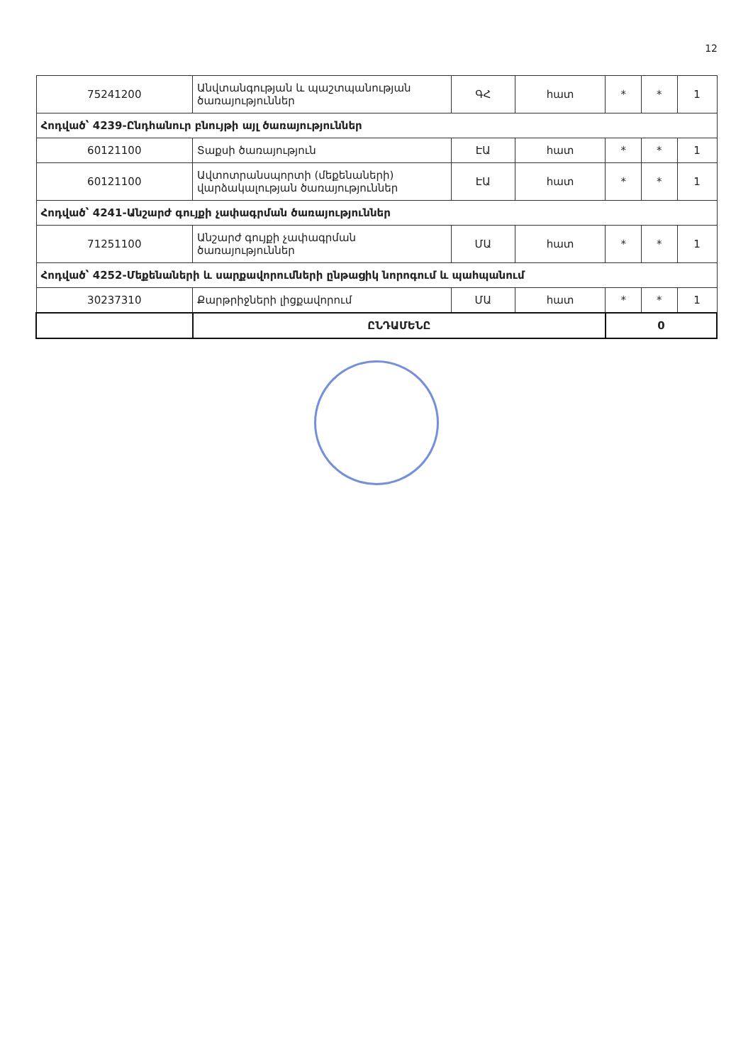12
| 75241200 | Անվտանգության և պաշտպանության ծառայություններ | ԳՀ | հատ | * | * | 1 |
| Հոդված՝ 4239-Ընդհանուր բնույթի այլ ծառայություններ | | | | | | |
| 60121100 | Տաքսի ծառայություն | ԷԱ | հատ | * | * | 1 |
| 60121100 | Ավտոտրանսպորտի (մեքենաների) վարձակալության ծառայություններ | ԷԱ | հատ | * | * | 1 |
| Հոդված՝ 4241-Անշարժ գույքի չափագրման ծառայություններ | | | | | | |
| 71251100 | Անշարժ գույքի չափագրման ծառայություններ | ՄԱ | հատ | * | * | 1 |
| Հոդված՝ 4252-Մեքենաների և սարքավորումների ընթացիկ նորոգում և պահպանում | | | | | | |
| 30237310 | Քարթրիջների լիցքավորում | ՄԱ | հատ | * | * | 1 |
| | ԸՆԴԱՄԵՆԸ | | | 0 | | |